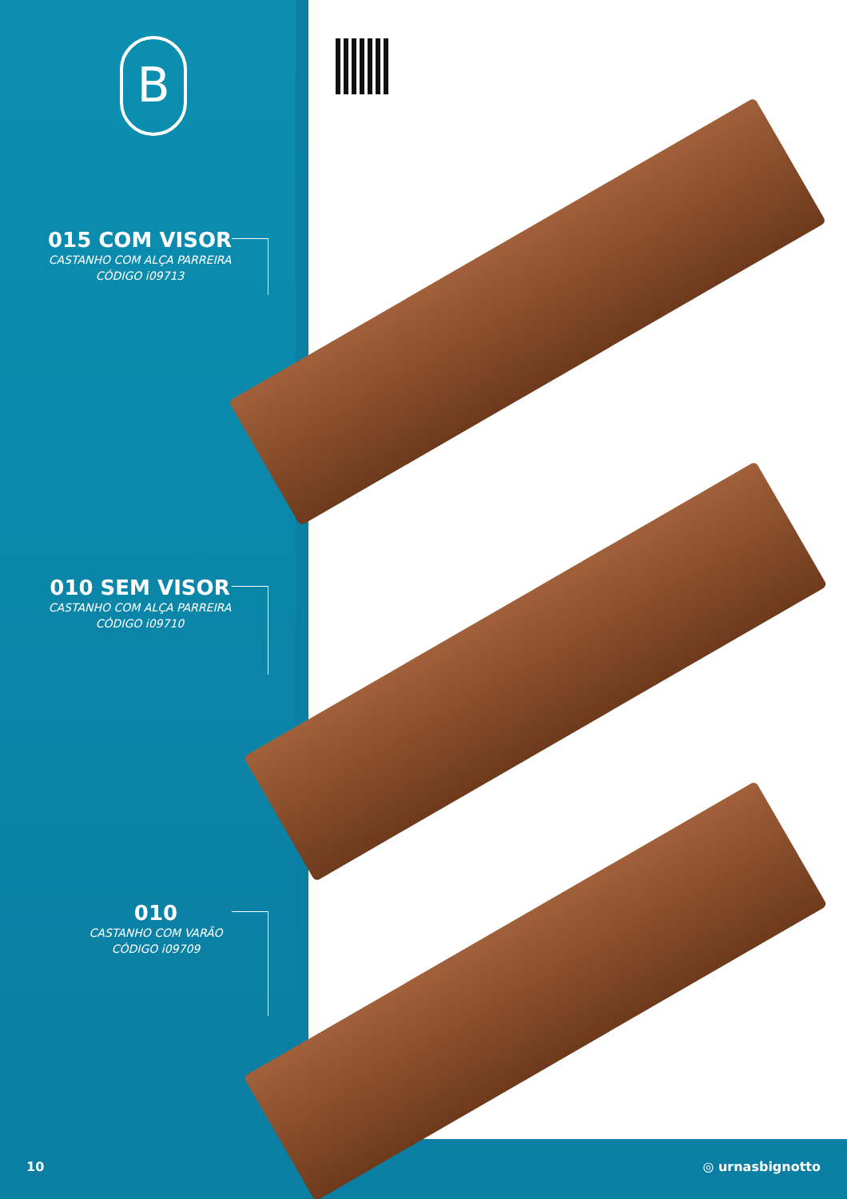B
015 COM VISOR
CASTANHO COM ALÇA PARREIRA
CÓDIGO i09713
010 SEM VISOR
CASTANHO COM ALÇA PARREIRA
CÓDIGO i09710
010
CASTANHO COM VARÃO
CÓDIGO i09709
10 ◎ urnasbignotto